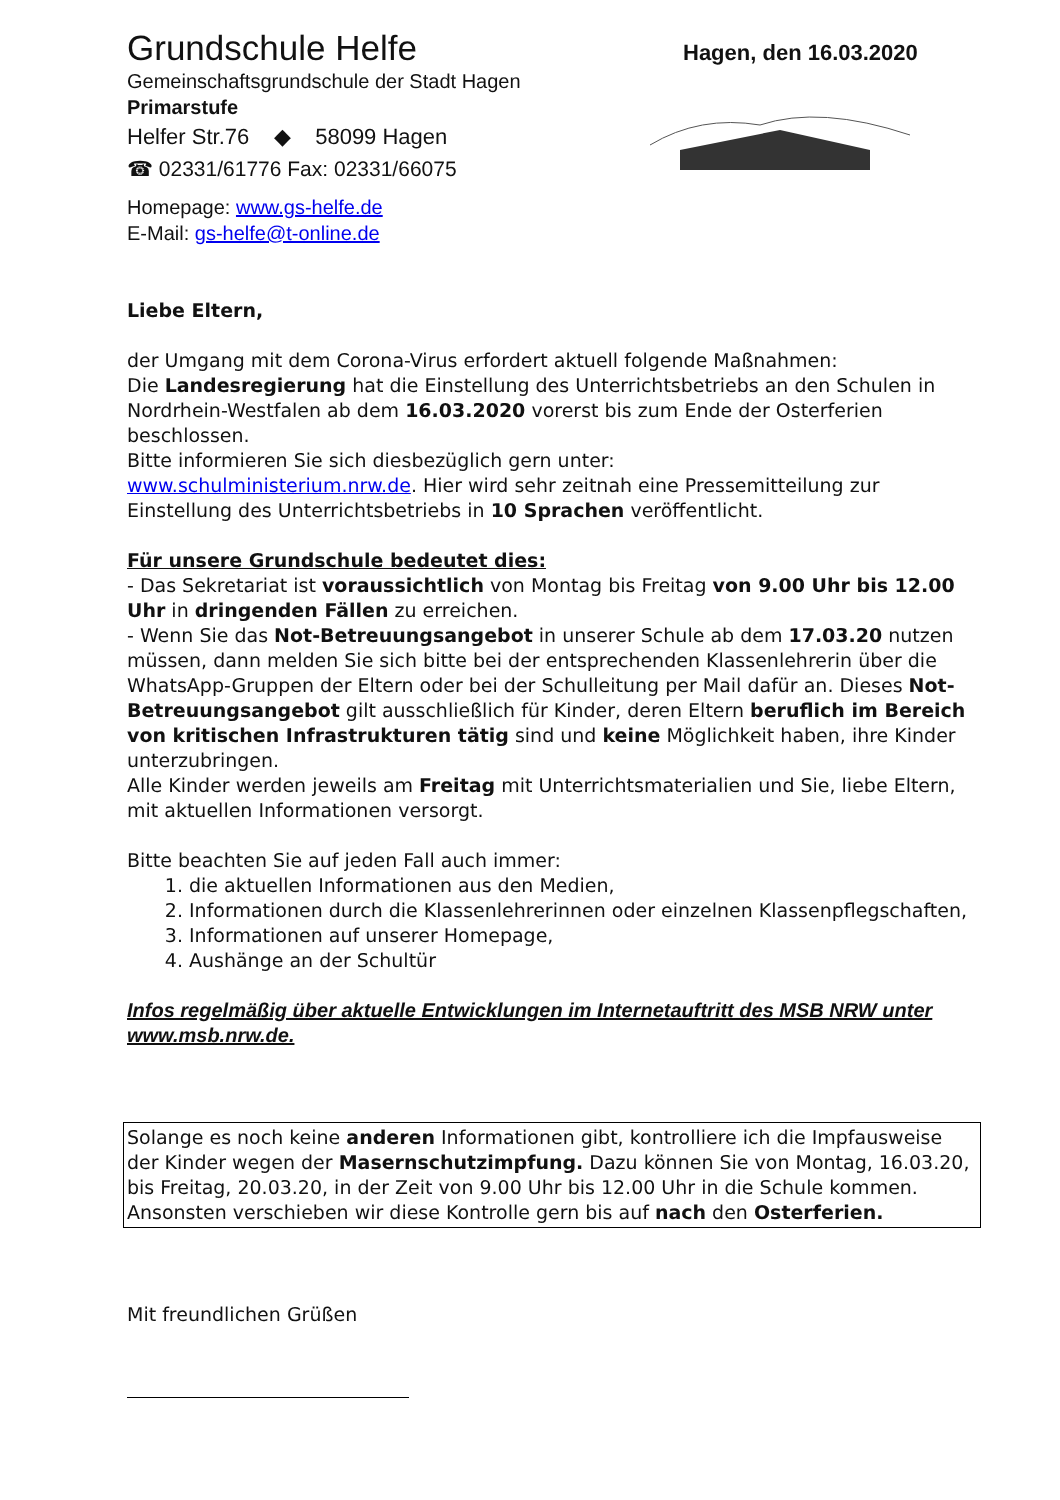Grundschule Helfe
Gemeinschaftsgrundschule der Stadt Hagen
Primarstufe
Helfer Str.76 ◆ 58099 Hagen
☎ 02331/61776 Fax: 02331/66075
Homepage: www.gs-helfe.de
E-Mail: gs-helfe@t-online.de
Hagen, den 16.03.2020
Liebe Eltern,
der Umgang mit dem Corona-Virus erfordert aktuell folgende Maßnahmen:
Die Landesregierung hat die Einstellung des Unterrichtsbetriebs an den Schulen in Nordrhein-Westfalen ab dem 16.03.2020 vorerst bis zum Ende der Osterferien beschlossen.
Bitte informieren Sie sich diesbezüglich gern unter:
www.schulministerium.nrw.de. Hier wird sehr zeitnah eine Pressemitteilung zur Einstellung des Unterrichtsbetriebs in 10 Sprachen veröffentlicht.
Für unsere Grundschule bedeutet dies:
- Das Sekretariat ist voraussichtlich von Montag bis Freitag von 9.00 Uhr bis 12.00 Uhr in dringenden Fällen zu erreichen.
- Wenn Sie das Not-Betreuungsangebot in unserer Schule ab dem 17.03.20 nutzen müssen, dann melden Sie sich bitte bei der entsprechenden Klassenlehrerin über die WhatsApp-Gruppen der Eltern oder bei der Schulleitung per Mail dafür an. Dieses Not-Betreuungsangebot gilt ausschließlich für Kinder, deren Eltern beruflich im Bereich von kritischen Infrastrukturen tätig sind und keine Möglichkeit haben, ihre Kinder unterzubringen.
Alle Kinder werden jeweils am Freitag mit Unterrichtsmaterialien und Sie, liebe Eltern, mit aktuellen Informationen versorgt.
Bitte beachten Sie auf jeden Fall auch immer:
1. die aktuellen Informationen aus den Medien,
2. Informationen durch die Klassenlehrerinnen oder einzelnen Klassenpflegschaften,
3. Informationen auf unserer Homepage,
4. Aushänge an der Schultür
Infos regelmäßig über aktuelle Entwicklungen im Internetauftritt des MSB NRW unter www.msb.nrw.de.
Solange es noch keine anderen Informationen gibt, kontrolliere ich die Impfausweise der Kinder wegen der Masernschutzimpfung. Dazu können Sie von Montag, 16.03.20, bis Freitag, 20.03.20, in der Zeit von 9.00 Uhr bis 12.00 Uhr in die Schule kommen. Ansonsten verschieben wir diese Kontrolle gern bis auf nach den Osterferien.
Mit freundlichen Grüßen